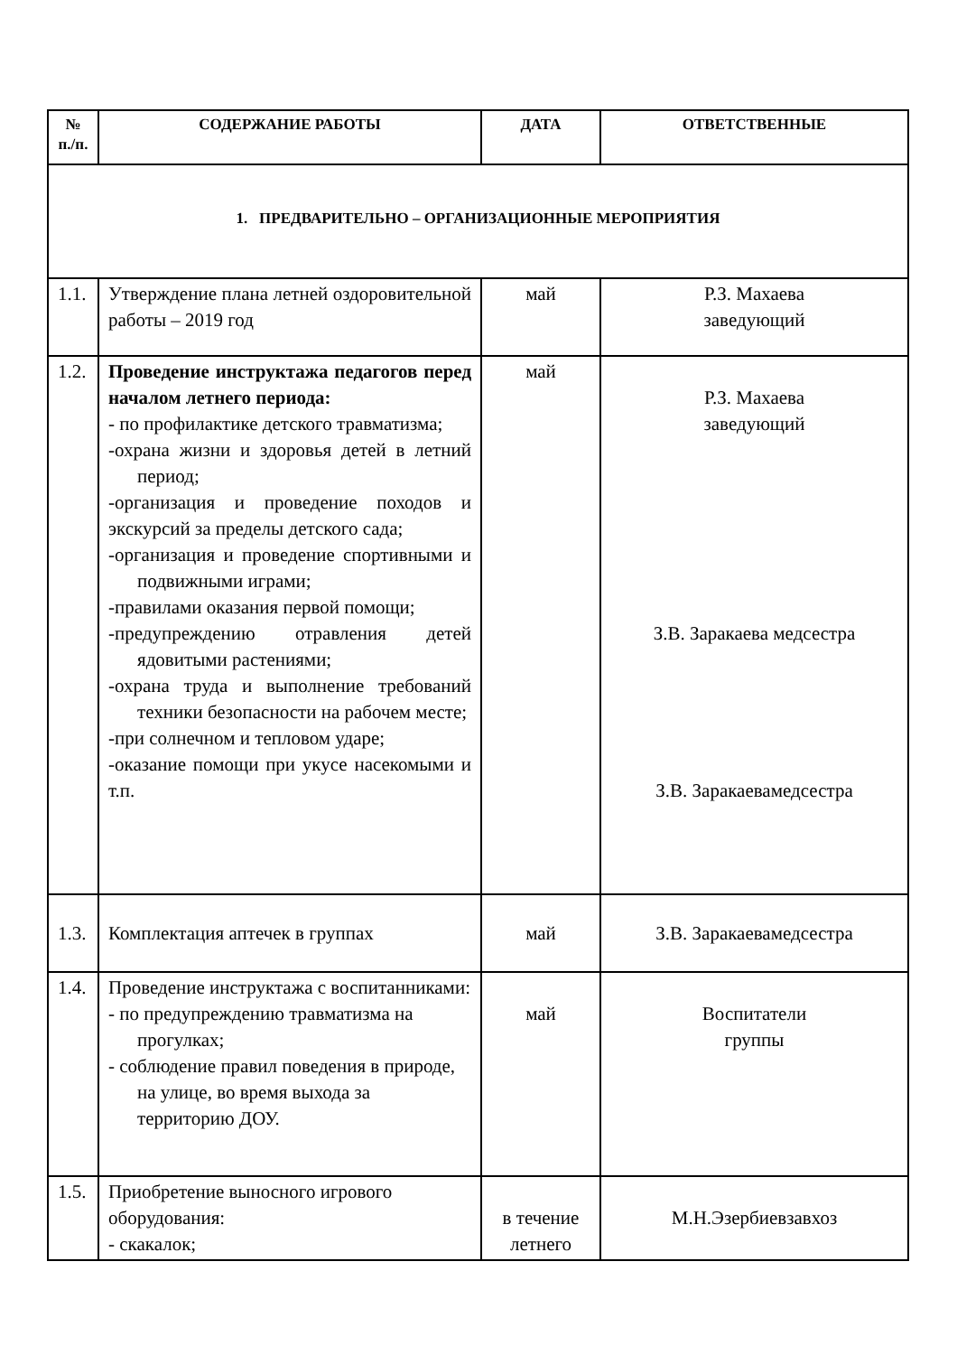| № п./п. | СОДЕРЖАНИЕ РАБОТЫ | ДАТА | ОТВЕТСТВЕННЫЕ |
| --- | --- | --- | --- |
| 1. ПРЕДВАРИТЕЛЬНО – ОРГАНИЗАЦИОННЫЕ МЕРОПРИЯТИЯ | | | |
| 1.1. | Утверждение плана летней оздоровительной работы – 2019 год | май | Р.З. Махаева заведующий |
| 1.2. | Проведение инструктажа педагогов перед началом летнего периода: - по профилактике детского травматизма; -охрана жизни и здоровья детей в летний период; -организация и проведение походов и экскурсий за пределы детского сада; -организация и проведение спортивными и подвижными играми; -правилами оказания первой помощи; -предупреждению отравления детей ядовитыми растениями; -охрана труда и выполнение требований техники безопасности на рабочем месте; -при солнечном и тепловом ударе; -оказание помощи при укусе насекомыми и т.п. | май | Р.З. Махаева заведующий З.В. Заракаева медсестра З.В. Заракаевамедсестра |
| 1.3. | Комплектация аптечек в группах | май | З.В. Заракаевамедсестра |
| 1.4. | Проведение инструктажа с воспитанниками: - по предупреждению травматизма на прогулках; - соблюдение правил поведения в природе, на улице, во время выхода за территорию ДОУ. | май | Воспитатели группы |
| 1.5. | Приобретение выносного игрового оборудования: - скакалок; | в течение летнего | М.Н.Эзербиевзавхоз |